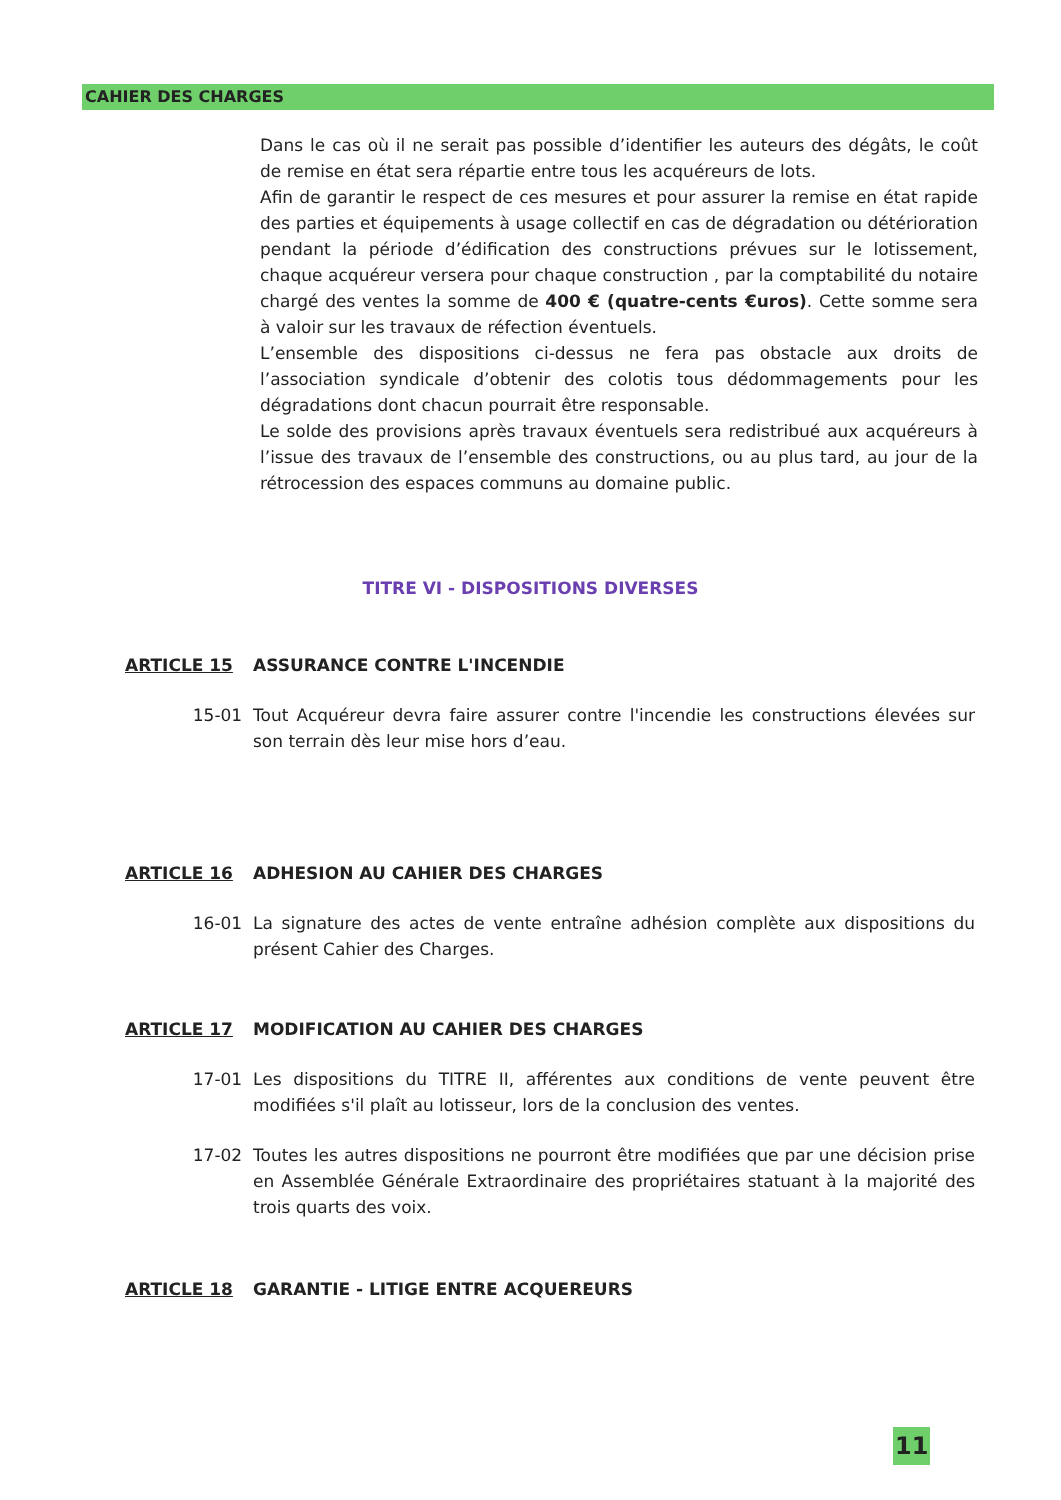CAHIER DES CHARGES
Dans le cas où il ne serait pas possible d’identifier les auteurs des dégâts, le coût de remise en état sera répartie entre tous les acquéreurs de lots.
Afin de garantir le respect de ces mesures et pour assurer la remise en état rapide des parties et équipements à usage collectif en cas de dégradation ou détérioration pendant la période d’édification des constructions prévues sur le lotissement, chaque acquéreur versera pour chaque construction , par la comptabilité du notaire chargé des ventes la somme de 400 € (quatre-cents €uros). Cette somme sera à valoir sur les travaux de réfection éventuels.
L’ensemble des dispositions ci-dessus ne fera pas obstacle aux droits de l’association syndicale d’obtenir des colotis tous dédommagements pour les dégradations dont chacun pourrait être responsable.
Le solde des provisions après travaux éventuels sera redistribué aux acquéreurs à l’issue des travaux de l’ensemble des constructions, ou au plus tard, au jour de la rétrocession des espaces communs au domaine public.
TITRE VI - DISPOSITIONS DIVERSES
ARTICLE 15 ASSURANCE CONTRE L'INCENDIE
15-01 Tout Acquéreur devra faire assurer contre l'incendie les constructions élevées sur son terrain dès leur mise hors d’eau.
ARTICLE 16 ADHESION AU CAHIER DES CHARGES
16-01 La signature des actes de vente entraîne adhésion complète aux dispositions du présent Cahier des Charges.
ARTICLE 17 MODIFICATION AU CAHIER DES CHARGES
17-01 Les dispositions du TITRE II, afférentes aux conditions de vente peuvent être modifiées s'il plaît au lotisseur, lors de la conclusion des ventes.
17-02 Toutes les autres dispositions ne pourront être modifiées que par une décision prise en Assemblée Générale Extraordinaire des propriétaires statuant à la majorité des trois quarts des voix.
ARTICLE 18 GARANTIE - LITIGE ENTRE ACQUEREURS
11